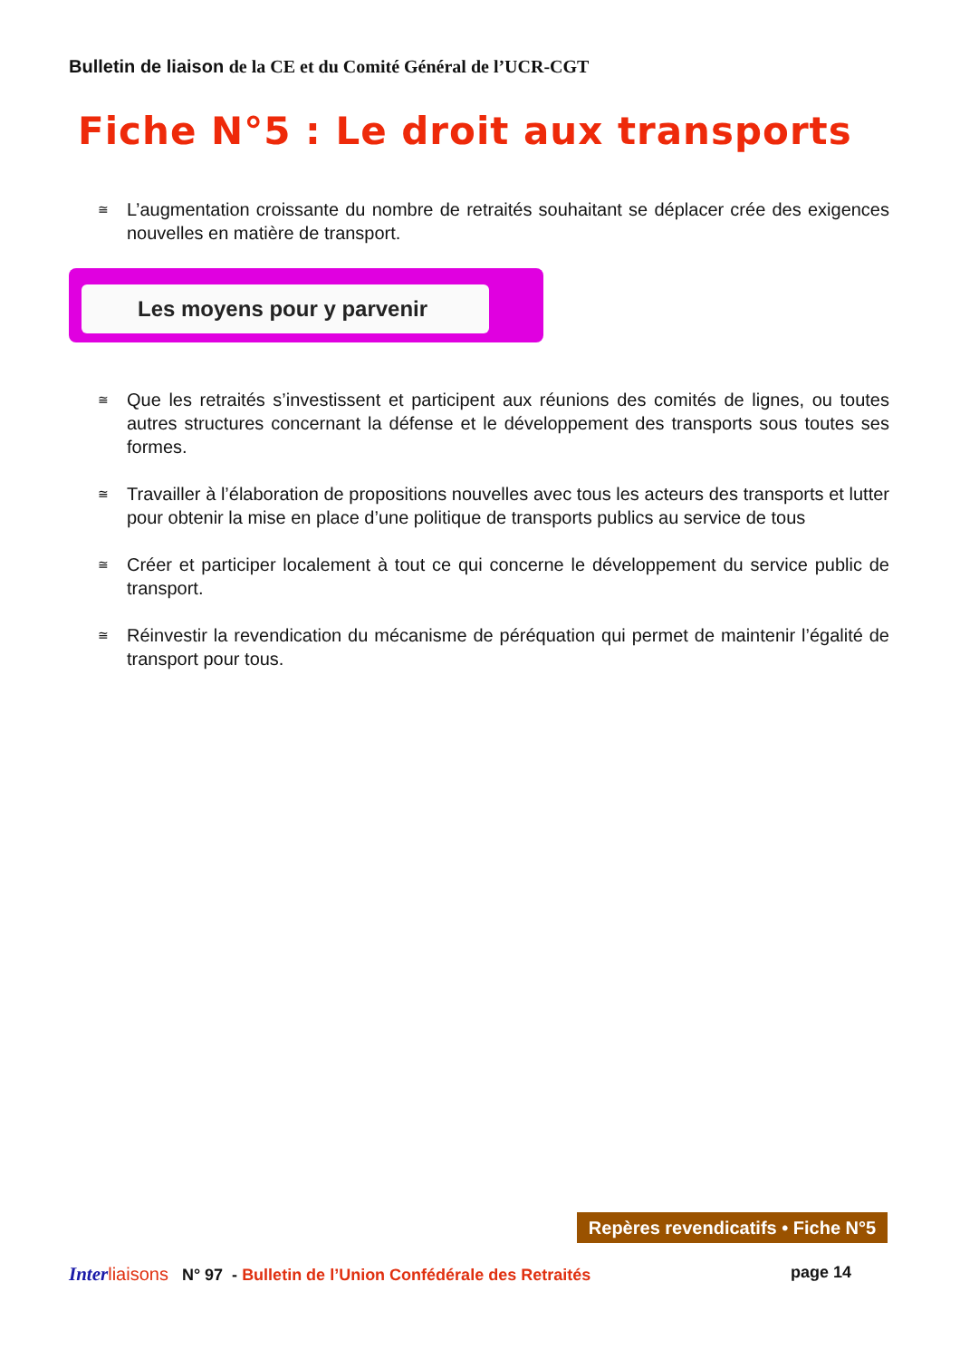Bulletin de liaison de la CE et du Comité Général de l’UCR-CGT
Fiche N°5 : Le droit aux transports
≅ L’augmentation croissante du nombre de retraités souhaitant se déplacer crée des exigences nouvelles en matière de transport.
Les moyens pour y parvenir
≅ Que les retraités s’investissent et participent aux réunions des comités de lignes, ou toutes autres structures concernant la défense et le développement des transports sous toutes ses formes.
≅ Travailler à l’élaboration de propositions nouvelles avec tous les acteurs des transports et lutter pour obtenir la mise en place d’une politique de transports publics au service de tous
≅ Créer et participer localement à tout ce qui concerne le développement du service public de transport.
≅ Réinvestir la revendication du mécanisme de péréquation qui permet de maintenir l’égalité de transport pour tous.
Repères revendicatifs • Fiche N°5
Inter liaisons N° 97 - Bulletin de l’Union Confédérale des Retraités page 14